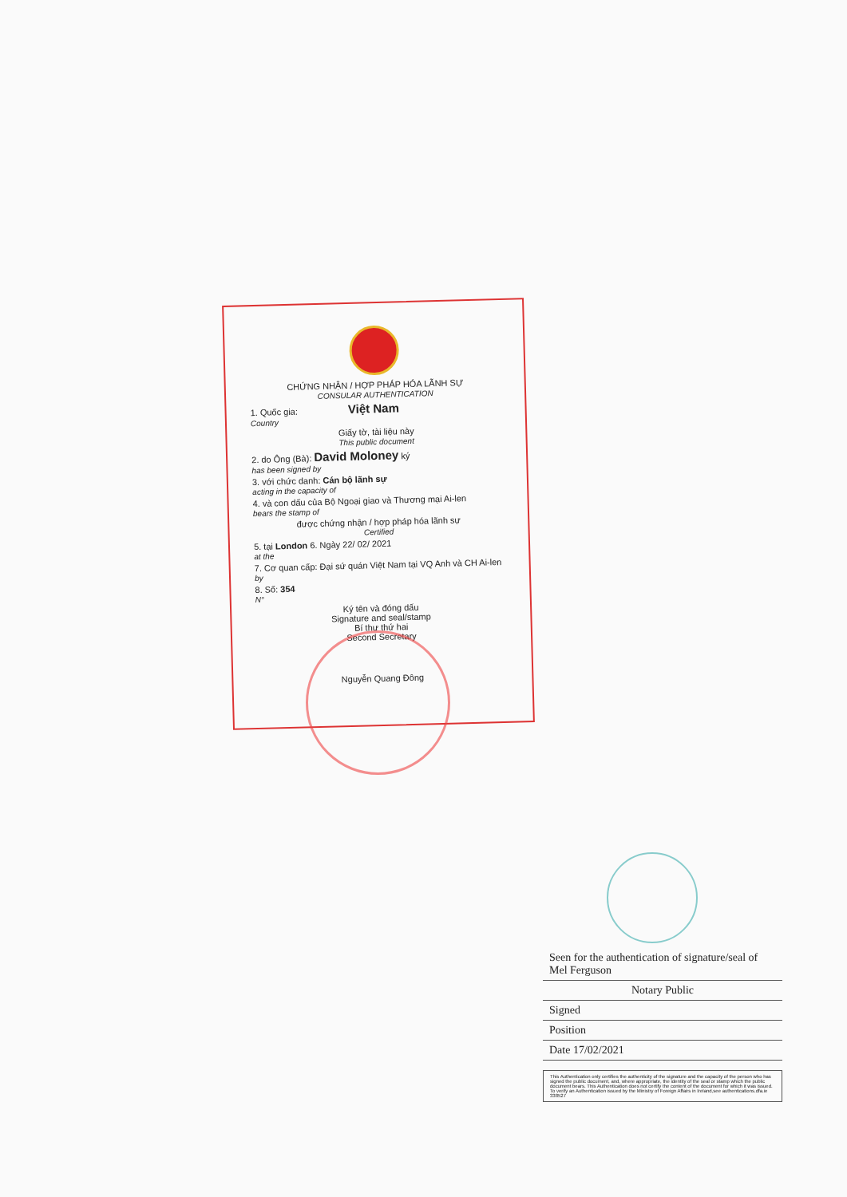CHỨNG NHẬN / HỢP PHÁP HÓA LÃNH SỰ
CONSULAR AUTHENTICATION
1. Quốc gia: Việt Nam
Country
Giấy tờ, tài liệu này
This public document
2. do Ông (Bà): David Moloney ký
has been signed by
3. với chức danh: Cán bộ lãnh sự
acting in the capacity of
4. và con dấu của Bộ Ngoại giao và Thương mại Ai-len
bears the stamp of
được chứng nhận / hợp pháp hóa lãnh sự
Certified
5. tại London 6. Ngày 22/ 02/ 2021
at the
7. Cơ quan cấp: Đại sứ quán Việt Nam tại VQ Anh và CH Ai-len
by
8. Số: 354
N°
Ký tên và đóng dấu
Signature and seal/stamp
Bí thư thứ hai
Second Secretary
Nguyễn Quang Đông
Seen for the authentication of signature/seal of Mel Ferguson
Notary Public
Signed
Position
Date 17/02/2021
This Authentication only certifies the authenticity of the signature and the capacity of the person who has signed the public document, and, where appropriate, the identity of the seal or stamp which the public document bears. This Authentication does not certify the content of the document for which it was issued. To verify an Authentication issued by the Ministry of Foreign Affairs in Ireland,see authentications.dfa.ie 338527